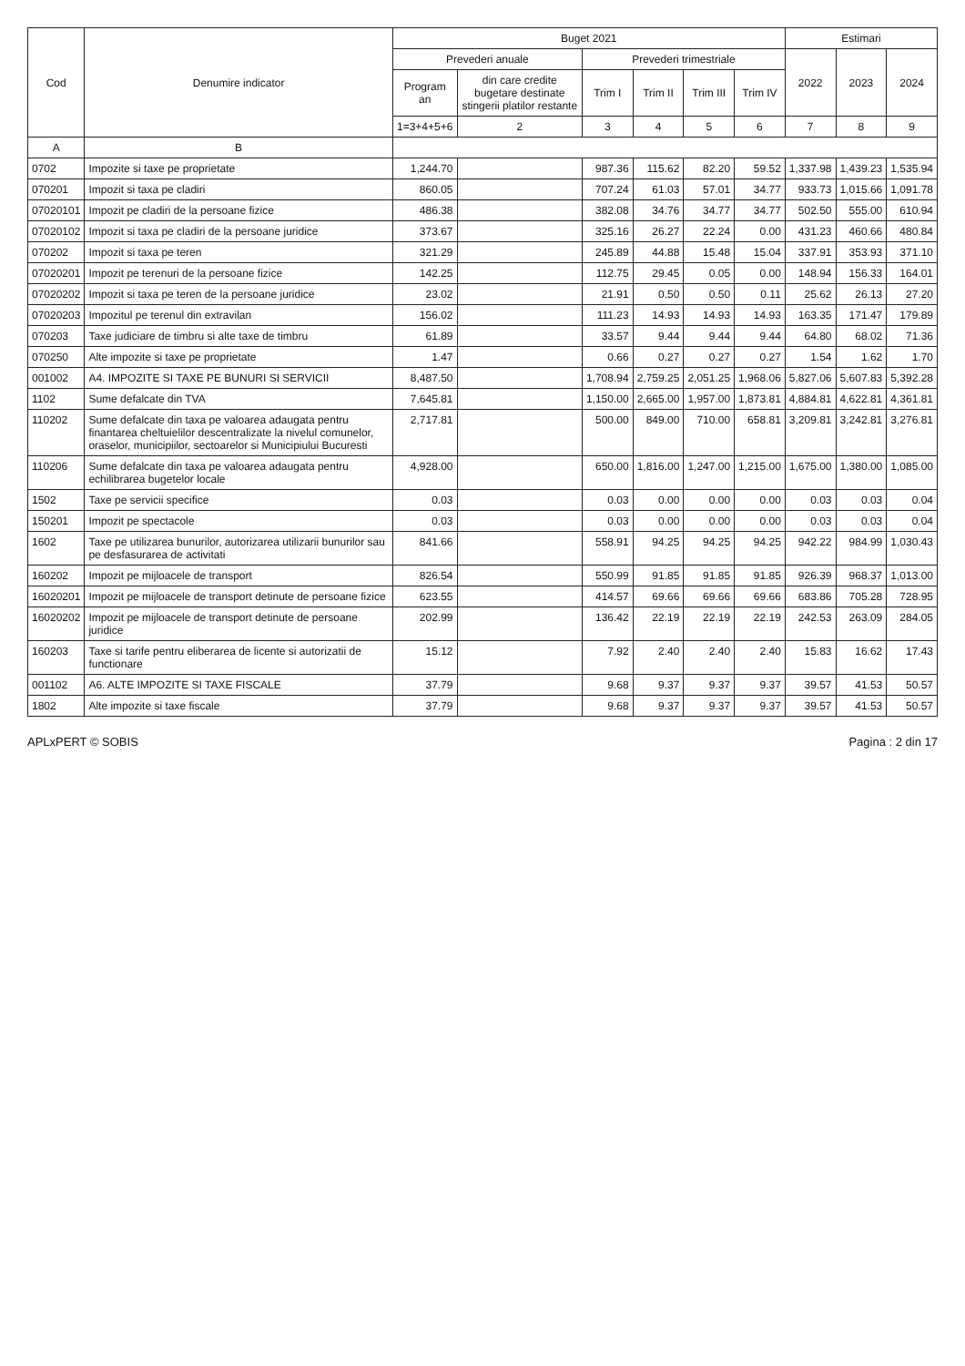| Cod | Denumire indicator | Buget 2021 | | | | | | Estimari | | |
| --- | --- | --- | --- | --- | --- | --- | --- | --- | --- | --- |
| | | Prevederi anuale | | Prevederi trimestriale | | | | 2022 | 2023 | 2024 |
| | | Program an | din care credite bugetare destinate stingerii platilor restante | Trim I | Trim II | Trim III | Trim IV | | | |
| | | 1=3+4+5+6 | 2 | 3 | 4 | 5 | 6 | 7 | 8 | 9 |
| A | B | | | | | | | | | |
| 0702 | Impozite si taxe pe proprietate | 1,244.70 | | 987.36 | 115.62 | 82.20 | 59.52 | 1,337.98 | 1,439.23 | 1,535.94 |
| 070201 | Impozit si taxa pe cladiri | 860.05 | | 707.24 | 61.03 | 57.01 | 34.77 | 933.73 | 1,015.66 | 1,091.78 |
| 07020101 | Impozit pe cladiri de la persoane fizice | 486.38 | | 382.08 | 34.76 | 34.77 | 34.77 | 502.50 | 555.00 | 610.94 |
| 07020102 | Impozit si taxa pe cladiri de la persoane juridice | 373.67 | | 325.16 | 26.27 | 22.24 | 0.00 | 431.23 | 460.66 | 480.84 |
| 070202 | Impozit si taxa pe teren | 321.29 | | 245.89 | 44.88 | 15.48 | 15.04 | 337.91 | 353.93 | 371.10 |
| 07020201 | Impozit pe terenuri de la persoane fizice | 142.25 | | 112.75 | 29.45 | 0.05 | 0.00 | 148.94 | 156.33 | 164.01 |
| 07020202 | Impozit si taxa pe teren de la persoane juridice | 23.02 | | 21.91 | 0.50 | 0.50 | 0.11 | 25.62 | 26.13 | 27.20 |
| 07020203 | Impozitul pe terenul din extravilan | 156.02 | | 111.23 | 14.93 | 14.93 | 14.93 | 163.35 | 171.47 | 179.89 |
| 070203 | Taxe judiciare de timbru si alte taxe de timbru | 61.89 | | 33.57 | 9.44 | 9.44 | 9.44 | 64.80 | 68.02 | 71.36 |
| 070250 | Alte impozite si taxe pe proprietate | 1.47 | | 0.66 | 0.27 | 0.27 | 0.27 | 1.54 | 1.62 | 1.70 |
| 001002 | A4. IMPOZITE SI TAXE PE BUNURI SI SERVICII | 8,487.50 | | 1,708.94 | 2,759.25 | 2,051.25 | 1,968.06 | 5,827.06 | 5,607.83 | 5,392.28 |
| 1102 | Sume defalcate din TVA | 7,645.81 | | 1,150.00 | 2,665.00 | 1,957.00 | 1,873.81 | 4,884.81 | 4,622.81 | 4,361.81 |
| 110202 | Sume defalcate din taxa pe valoarea adaugata pentru finantarea cheltuielilor descentralizate la nivelul comunelor, oraselor, municipiilor, sectoarelor si Municipiului Bucuresti | 2,717.81 | | 500.00 | 849.00 | 710.00 | 658.81 | 3,209.81 | 3,242.81 | 3,276.81 |
| 110206 | Sume defalcate din taxa pe valoarea adaugata pentru echilibrarea bugetelor locale | 4,928.00 | | 650.00 | 1,816.00 | 1,247.00 | 1,215.00 | 1,675.00 | 1,380.00 | 1,085.00 |
| 1502 | Taxe pe servicii specifice | 0.03 | | 0.03 | 0.00 | 0.00 | 0.00 | 0.03 | 0.03 | 0.04 |
| 150201 | Impozit pe spectacole | 0.03 | | 0.03 | 0.00 | 0.00 | 0.00 | 0.03 | 0.03 | 0.04 |
| 1602 | Taxe pe utilizarea bunurilor, autorizarea utilizarii bunurilor sau pe desfasurarea de activitati | 841.66 | | 558.91 | 94.25 | 94.25 | 94.25 | 942.22 | 984.99 | 1,030.43 |
| 160202 | Impozit pe mijloacele de transport | 826.54 | | 550.99 | 91.85 | 91.85 | 91.85 | 926.39 | 968.37 | 1,013.00 |
| 16020201 | Impozit pe mijloacele de transport detinute de persoane fizice | 623.55 | | 414.57 | 69.66 | 69.66 | 69.66 | 683.86 | 705.28 | 728.95 |
| 16020202 | Impozit pe mijloacele de transport detinute de persoane juridice | 202.99 | | 136.42 | 22.19 | 22.19 | 22.19 | 242.53 | 263.09 | 284.05 |
| 160203 | Taxe si tarife pentru eliberarea de licente si autorizatii de functionare | 15.12 | | 7.92 | 2.40 | 2.40 | 2.40 | 15.83 | 16.62 | 17.43 |
| 001102 | A6. ALTE IMPOZITE SI TAXE FISCALE | 37.79 | | 9.68 | 9.37 | 9.37 | 9.37 | 39.57 | 41.53 | 50.57 |
| 1802 | Alte impozite si taxe fiscale | 37.79 | | 9.68 | 9.37 | 9.37 | 9.37 | 39.57 | 41.53 | 50.57 |
APLxPERT © SOBIS Pagina : 2 din 17